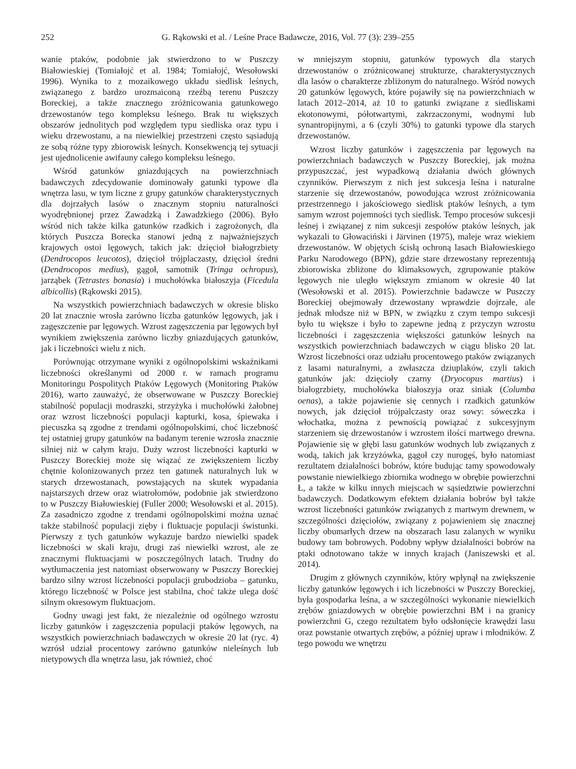252 G. Rąkowski et al. / Leśne Prace Badawcze, 2016, Vol. 77 (3): 239–255
wanie ptaków, podobnie jak stwierdzono to w Puszczy Białowieskiej (Tomiałojć et al. 1984; Tomiałojć, Wesołowski 1996). Wynika to z mozaikowego układu siedlisk leśnych, związanego z bardzo urozmaiconą rzeźbą terenu Puszczy Boreckiej, a także znacznego zróżnicowania gatunkowego drzewostanów tego kompleksu leśnego. Brak tu większych obszarów jednolitych pod względem typu siedliska oraz typu i wieku drzewostanu, a na niewielkiej przestrzeni często sąsiadują ze sobą różne typy zbiorowisk leśnych. Konsekwencją tej sytuacji jest ujednolicenie awifauny całego kompleksu leśnego.
Wśród gatunków gniazdujących na powierzchniach badawczych zdecydowanie dominowały gatunki typowe dla wnętrza lasu, w tym liczne z grupy gatunków charakterystycznych dla dojrzałych lasów o znacznym stopniu naturalności wyodrębnionej przez Zawadzką i Zawadzkiego (2006). Było wśród nich także kilka gatunków rzadkich i zagrożonych, dla których Puszcza Borecka stanowi jedną z najważniejszych krajowych ostoi lęgowych, takich jak: dzięcioł białogrzbiety (Dendrocopos leucotos), dzięcioł trójplaczasty, dzięcioł średni (Dendrocopos medius), gągoł, samotnik (Tringa ochropus), jarząbek (Tetrastes bonasia) i muchołówka białoszyja (Ficedula albicollis) (Rąkowski 2015).
Na wszystkich powierzchniach badawczych w okresie blisko 20 lat znacznie wrosła zarówno liczba gatunków lęgowych, jak i zagęszczenie par lęgowych. Wzrost zagęszczenia par lęgowych był wynikiem zwiększenia zarówno liczby gniazdujących gatunków, jak i liczebności wielu z nich.
Porównując otrzymane wyniki z ogólnopolskimi wskaźnikami liczebności określanymi od 2000 r. w ramach programu Monitoringu Pospolitych Ptaków Lęgowych (Monitoring Ptaków 2016), warto zauważyć, że obserwowane w Puszczy Boreckiej stabilność populacji modraszki, strzyżyka i muchołówki żałobnej oraz wzrost liczebności populacji kapturki, kosa, śpiewaka i piecuszka są zgodne z trendami ogólnopolskimi, choć liczebność tej ostatniej grupy gatunków na badanym terenie wzrosła znacznie silniej niż w całym kraju. Duży wzrost liczebności kapturki w Puszczy Boreckiej może się wiązać ze zwiększeniem liczby chętnie kolonizowanych przez ten gatunek naturalnych luk w starych drzewostanach, powstających na skutek wypadania najstarszych drzew oraz wiatrołomów, podobnie jak stwierdzono to w Puszczy Białowieskiej (Fuller 2000; Wesołowski et al. 2015). Za zasadniczo zgodne z trendami ogólnopolskimi można uznać także stabilność populacji zięby i fluktuacje populacji świstunki. Pierwszy z tych gatunków wykazuje bardzo niewielki spadek liczebności w skali kraju, drugi zaś niewielki wzrost, ale ze znacznymi fluktuacjami w poszczególnych latach. Trudny do wytłumaczenia jest natomiast obserwowany w Puszczy Boreckiej bardzo silny wzrost liczebności populacji grubodzioba – gatunku, którego liczebność w Polsce jest stabilna, choć także ulega dość silnym okresowym fluktuacjom.
Godny uwagi jest fakt, że niezależnie od ogólnego wzrostu liczby gatunków i zagęszczenia populacji ptaków lęgowych, na wszystkich powierzchniach badawczych w okresie 20 lat (ryc. 4) wzrósł udział procentowy zarówno gatunków nieleśnych lub nietypowych dla wnętrza lasu, jak również, choć
w mniejszym stopniu, gatunków typowych dla starych drzewostanów o zróżnicowanej strukturze, charakterystycznych dla lasów o charakterze zbliżonym do naturalnego. Wśród nowych 20 gatunków lęgowych, które pojawiły się na powierzchniach w latach 2012–2014, aż 10 to gatunki związane z siedliskami ekotonowymi, półotwartymi, zakrzaczonymi, wodnymi lub synantropijnymi, a 6 (czyli 30%) to gatunki typowe dla starych drzewostanów.
Wzrost liczby gatunków i zagęszczenia par lęgowych na powierzchniach badawczych w Puszczy Boreckiej, jak można przypuszczać, jest wypadkową działania dwóch głównych czynników. Pierwszym z nich jest sukcesja leśna i naturalne starzenie się drzewostanów, powodująca wzrost zróżnicowania przestrzennego i jakościowego siedlisk ptaków leśnych, a tym samym wzrost pojemności tych siedlisk. Tempo procesów sukcesji leśnej i związanej z nim sukcesji zespołów ptaków leśnych, jak wykazali to Głowaciński i Järvinen (1975), maleje wraz wiekiem drzewostanów. W objętych ścisłą ochroną lasach Białowieskiego Parku Narodowego (BPN), gdzie stare drzewostany reprezentują zbiorowiska zbliżone do klimaksowych, zgrupowanie ptaków lęgowych nie uległo większym zmianom w okresie 40 lat (Wesołowski et al. 2015). Powierzchnie badawcze w Puszczy Boreckiej obejmowały drzewostany wprawdzie dojrzałe, ale jednak młodsze niż w BPN, w związku z czym tempo sukcesji było tu większe i było to zapewne jedną z przyczyn wzrostu liczebności i zagęszczenia większości gatunków leśnych na wszystkich powierzchniach badawczych w ciągu blisko 20 lat. Wzrost liczebności oraz udziału procentowego ptaków związanych z lasami naturalnymi, a zwłaszcza dziuplaków, czyli takich gatunków jak: dzięcioły czarny (Dryocopus martius) i białogrzbiety, muchołówka białoszyja oraz siniak (Columba oenas), a także pojawienie się cennych i rzadkich gatunków nowych, jak dzięcioł trójpalczasty oraz sowy: sóweczka i włochatka, można z pewnością powiązać z sukcesyjnym starzeniem się drzewostanów i wzrostem ilości martwego drewna. Pojawienie się w głębi lasu gatunków wodnych lub związanych z wodą, takich jak krzyżówka, gągoł czy nurogęś, było natomiast rezultatem działalności bobrów, które budując tamy spowodowały powstanie niewielkiego zbiornika wodnego w obrębie powierzchni Ł, a także w kilku innych miejscach w sąsiedztwie powierzchni badawczych. Dodatkowym efektem działania bobrów był także wzrost liczebności gatunków związanych z martwym drewnem, w szczególności dzięciołów, związany z pojawieniem się znacznej liczby obumarłych drzew na obszarach lasu zalanych w wyniku budowy tam bobrowych. Podobny wpływ działalności bobrów na ptaki odnotowano także w innych krajach (Janiszewski et al. 2014).
Drugim z głównych czynników, który wpłynął na zwiększenie liczby gatunków lęgowych i ich liczebności w Puszczy Boreckiej, była gospodarka leśna, a w szczególności wykonanie niewielkich zrębów gniazdowych w obrębie powierzchni BM i na granicy powierzchni G, czego rezultatem było odsłonięcie krawędzi lasu oraz powstanie otwartych zrębów, a później upraw i młodników. Z tego powodu we wnętrzu